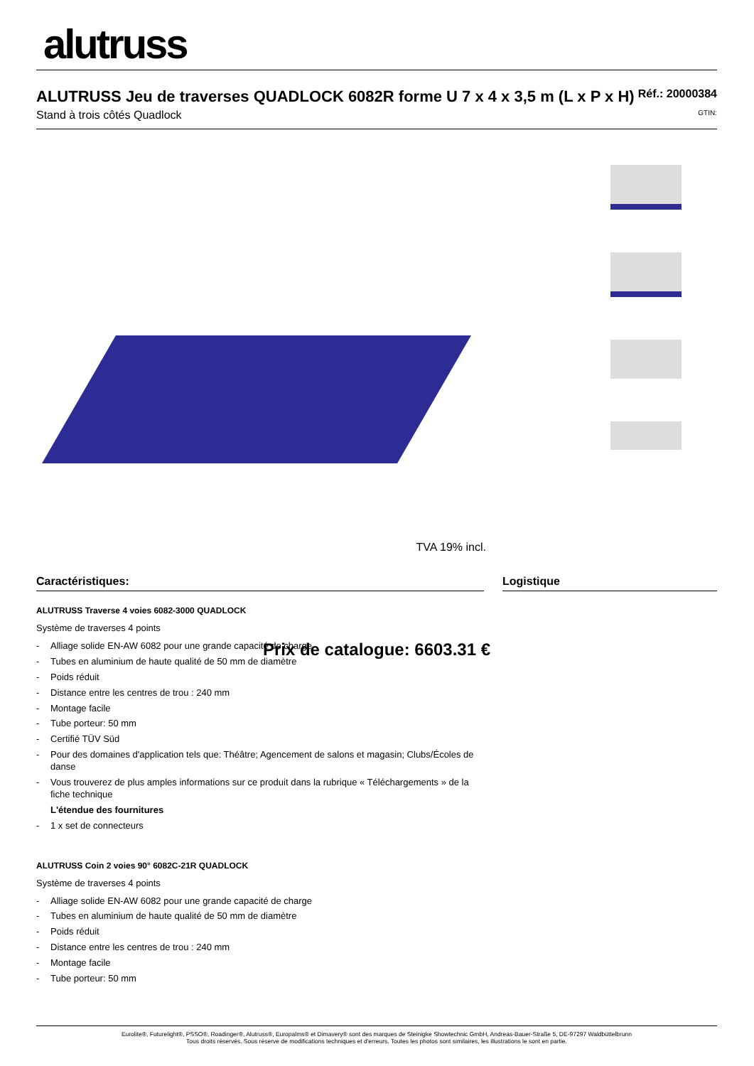alutruss
ALUTRUSS Jeu de traverses QUADLOCK 6082R forme U 7 x 4 x 3,5 m (L x P x H)
Réf.: 20000384
Stand à trois côtés Quadlock GTIN:
Prix de catalogue: 6603.31 €
TVA 19% incl.
Caractéristiques:
ALUTRUSS Traverse 4 voies 6082-3000 QUADLOCK
Système de traverses 4 points
- Alliage solide EN-AW 6082 pour une grande capacité de charge
- Tubes en aluminium de haute qualité de 50 mm de diamètre
- Poids réduit
- Distance entre les centres de trou : 240 mm
- Montage facile
- Tube porteur: 50 mm
- Certifié TÜV Süd
- Pour des domaines d'application tels que: Théâtre; Agencement de salons et magasin; Clubs/Écoles de danse
- Vous trouverez de plus amples informations sur ce produit dans la rubrique « Téléchargements » de la fiche technique
L'étendue des fournitures
- 1 x set de connecteurs
ALUTRUSS Coin 2 voies 90° 6082C-21R QUADLOCK
Système de traverses 4 points
- Alliage solide EN-AW 6082 pour une grande capacité de charge
- Tubes en aluminium de haute qualité de 50 mm de diamètre
- Poids réduit
- Distance entre les centres de trou : 240 mm
- Montage facile
- Tube porteur: 50 mm
Logistique
Eurolite®, Futurelight®, PSSO®, Roadinger®, Alutruss®, Europalms® et Dimavery® sont des marques de Steinigke Showtechnic GmbH, Andreas-Bauer-Straße 5, DE-97297 Waldbüttelbrunn
Tous droits réservés. Sous réserve de modifications techniques et d'erreurs. Toutes les photos sont similaires, les illustrations le sont en partie.